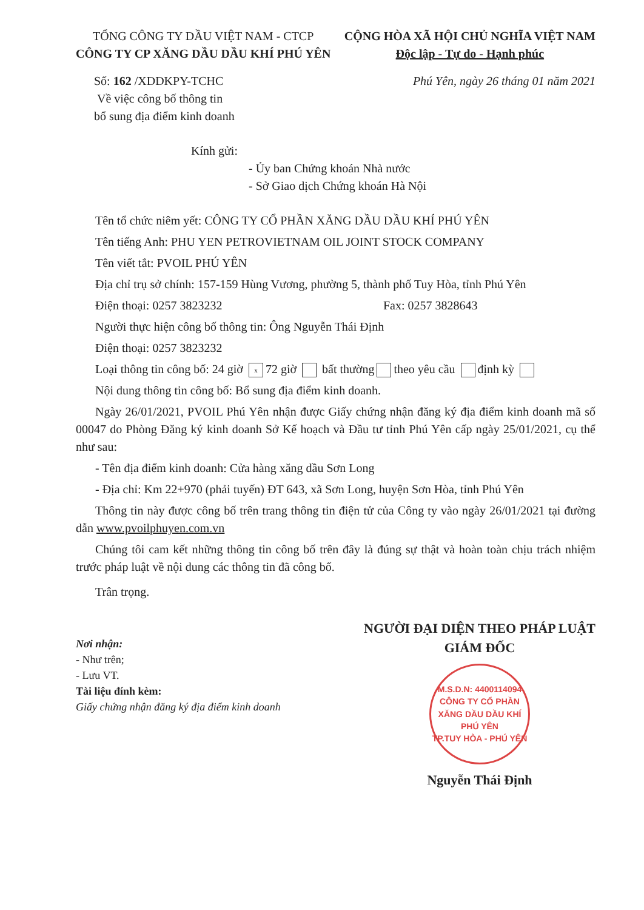TỔNG CÔNG TY DẦU VIỆT NAM - CTCP
CÔNG TY CP XĂNG DẦU DẦU KHÍ PHÚ YÊN
CỘNG HÒA XÃ HỘI CHỦ NGHĨA VIỆT NAM
Độc lập - Tự do - Hạnh phúc
Số: 162 /XDDKPY-TCHC
Về việc công bố thông tin
bổ sung địa điểm kinh doanh
Phú Yên, ngày 26 tháng 01 năm 2021
Kính gửi:
- Ủy ban Chứng khoán Nhà nước
- Sở Giao dịch Chứng khoán Hà Nội
Tên tổ chức niêm yết: CÔNG TY CỔ PHẦN XĂNG DẦU DẦU KHÍ PHÚ YÊN
Tên tiếng Anh: PHU YEN PETROVIETNAM OIL JOINT STOCK COMPANY
Tên viết tắt: PVOIL PHÚ YÊN
Địa chỉ trụ sở chính: 157-159 Hùng Vương, phường 5, thành phố Tuy Hòa, tỉnh Phú Yên
Điện thoại: 0257 3823232 Fax: 0257 3828643
Người thực hiện công bố thông tin: Ông Nguyễn Thái Định
Điện thoại: 0257 3823232
Loại thông tin công bố: 24 giờ x 72 giờ bất thường theo yêu cầu định kỳ
Nội dung thông tin công bố: Bổ sung địa điểm kinh doanh.
Ngày 26/01/2021, PVOIL Phú Yên nhận được Giấy chứng nhận đăng ký địa điểm kinh doanh mã số 00047 do Phòng Đăng ký kinh doanh Sở Kế hoạch và Đầu tư tỉnh Phú Yên cấp ngày 25/01/2021, cụ thể như sau:
- Tên địa điểm kinh doanh: Cửa hàng xăng dầu Sơn Long
- Địa chỉ: Km 22+970 (phải tuyến) ĐT 643, xã Sơn Long, huyện Sơn Hòa, tỉnh Phú Yên
Thông tin này được công bố trên trang thông tin điện tử của Công ty vào ngày 26/01/2021 tại đường dẫn www.pvoilphuyen.com.vn
Chúng tôi cam kết những thông tin công bố trên đây là đúng sự thật và hoàn toàn chịu trách nhiệm trước pháp luật về nội dung các thông tin đã công bố.
Trân trọng.
Nơi nhận:
- Như trên;
- Lưu VT.
Tài liệu đính kèm:
Giấy chứng nhận đăng ký địa điểm kinh doanh
NGƯỜI ĐẠI DIỆN THEO PHÁP LUẬT
GIÁM ĐỐC
M.S.D.N: 4400114094
CÔNG TY CỔ PHẦN XĂNG DẦU DẦU KHÍ PHÚ YÊN
TP.TUY HÒA - PHÚ YÊN
Nguyễn Thái Định